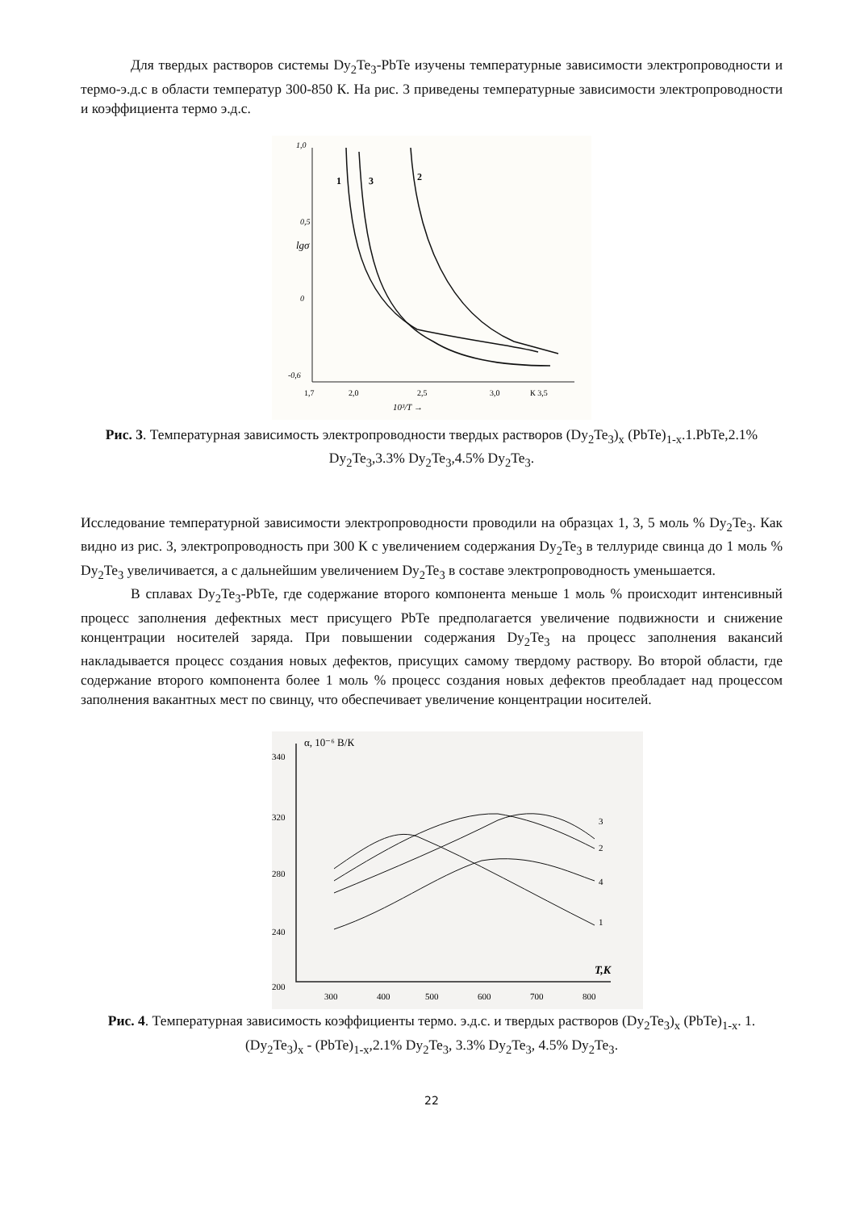Для твердых растворов системы Dy<sub>2</sub>Te<sub>3</sub>-PbTe изучены температурные зависимости электропроводности и термо-э.д.с в области температур 300-850 К. На рис. 3 приведены температурные зависимости электропроводности и коэффициента термо э.д.с.
1,0
0,5
0
-0,6
lgσ
1,7
2,0
2,5
3,0
К 3,5
10³/T →
1
3
2
Рис. 3. Температурная зависимость электропроводности твердых растворов (Dy<sub>2</sub>Te<sub>3</sub>)<sub>x</sub> (PbTe)<sub>1-x</sub>.1.PbTe,2.1% Dy<sub>2</sub>Te<sub>3</sub>,3.3% Dy<sub>2</sub>Te<sub>3</sub>,4.5% Dy<sub>2</sub>Te<sub>3</sub>.
Исследование температурной зависимости электропроводности проводили на образцах 1, 3, 5 моль % Dy<sub>2</sub>Te<sub>3</sub>. Как видно из рис. 3, электропроводность при 300 К с увеличением содержания Dy<sub>2</sub>Te<sub>3</sub> в теллуриде свинца до 1 моль % Dy<sub>2</sub>Te<sub>3</sub> увеличивается, а с дальнейшим увеличением Dy<sub>2</sub>Te<sub>3</sub> в составе электропроводность уменьшается.
В сплавах Dy<sub>2</sub>Te<sub>3</sub>-PbTe, где содержание второго компонента меньше 1 моль % происходит интенсивный процесс заполнения дефектных мест присущего PbTe предполагается увеличение подвижности и снижение концентрации носителей заряда. При повышении содержания Dy<sub>2</sub>Te<sub>3</sub> на процесс заполнения вакансий накладывается процесс создания новых дефектов, присущих самому твердому раствору. Во второй области, где содержание второго компонента более 1 моль % процесс создания новых дефектов преобладает над процессом заполнения вакантных мест по свинцу, что обеспечивает увеличение концентрации носителей.
α, 10⁻⁶ В/К
340
320
280
240
200
T,K
300
400
500
600
700
800
3
2
4
1
Рис. 4. Температурная зависимость коэффициенты термо. э.д.с. и твердых растворов (Dy<sub>2</sub>Te<sub>3</sub>)<sub>x</sub> (PbTe)<sub>1-x</sub>. 1.(Dy<sub>2</sub>Te<sub>3</sub>)<sub>x</sub> - (PbTe)<sub>1-x</sub>,2.1% Dy<sub>2</sub>Te<sub>3</sub>, 3.3% Dy<sub>2</sub>Te<sub>3</sub>, 4.5% Dy<sub>2</sub>Te<sub>3</sub>.
22